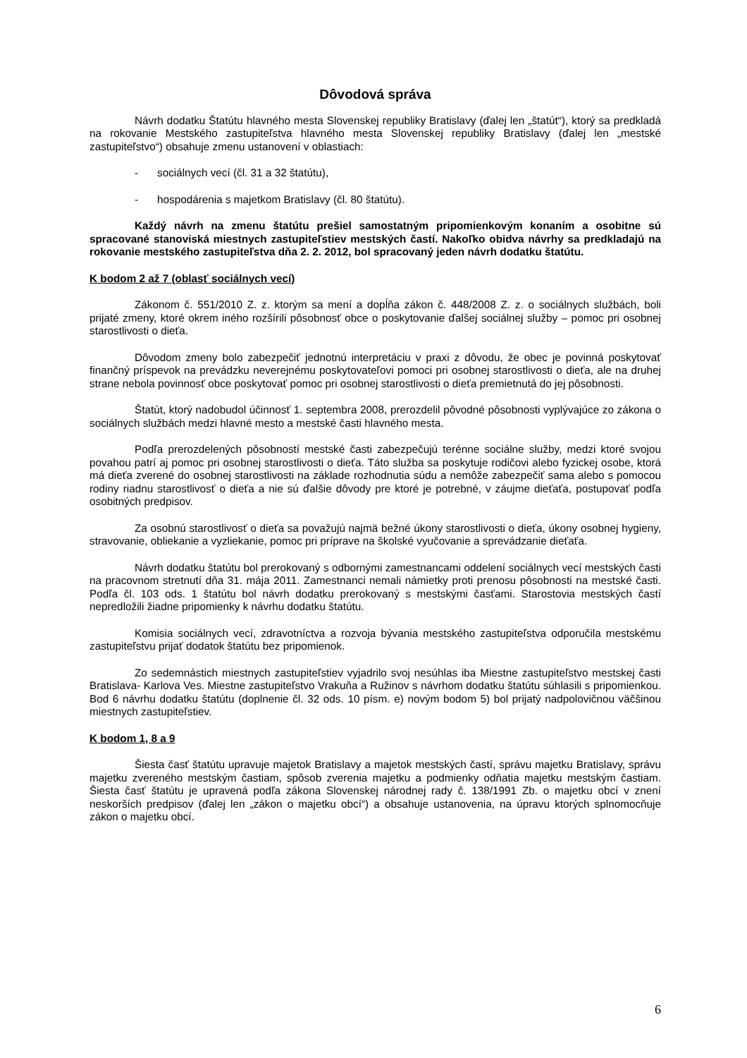Dôvodová správa
Návrh dodatku Štatútu hlavného mesta Slovenskej republiky Bratislavy (ďalej len „štatút“), ktorý sa predkladá na rokovanie Mestského zastupiteľstva hlavného mesta Slovenskej republiky Bratislavy (ďalej len „mestské zastupiteľstvo“) obsahuje zmenu ustanovení v oblastiach:
- sociálnych vecí (čl. 31 a 32 štatútu),
- hospodárenia s majetkom Bratislavy (čl. 80 štatútu).
Každý návrh na zmenu štatútu prešiel samostatným pripomienkovým konaním a osobitne sú spracované stanoviská miestnych zastupiteľstiev mestských častí. Nakoľko obidva návrhy sa predkladajú na rokovanie mestského zastupiteľstva dňa 2. 2. 2012, bol spracovaný jeden návrh dodatku štatútu.
K bodom 2 až 7 (oblasť sociálnych vecí)
Zákonom č. 551/2010 Z. z. ktorým sa mení a dopĺňa zákon č. 448/2008 Z. z. o sociálnych službách, boli prijaté zmeny, ktoré okrem iného rozšírili pôsobnosť obce o poskytovanie ďalšej sociálnej služby – pomoc pri osobnej starostlivosti o dieťa.
Dôvodom zmeny bolo zabezpečiť jednotnú interpretáciu v praxi z dôvodu, že obec je povinná poskytovať finančný príspevok na prevádzku neverejnému poskytovateľovi pomoci pri osobnej starostlivosti o dieťa, ale na druhej strane nebola povinnosť obce poskytovať pomoc pri osobnej starostlivosti o dieťa premietnutá do jej pôsobnosti.
Štatút, ktorý nadobudol účinnosť 1. septembra 2008, prerozdelil pôvodné pôsobnosti vyplývajúce zo zákona o sociálnych službách medzi hlavné mesto a mestské časti hlavného mesta.
Podľa prerozdelených pôsobností mestské časti zabezpečujú terénne sociálne služby, medzi ktoré svojou povahou patrí aj pomoc pri osobnej starostlivosti o dieťa. Táto služba sa poskytuje rodičovi alebo fyzickej osobe, ktorá má dieťa zverené do osobnej starostlivosti na základe rozhodnutia súdu a nemôže zabezpečiť sama alebo s pomocou rodiny riadnu starostlivosť o dieťa a nie sú ďalšie dôvody pre ktoré je potrebné, v záujme dieťaťa, postupovať podľa osobitných predpisov.
Za osobnú starostlivosť o dieťa sa považujú najmä bežné úkony starostlivosti o dieťa, úkony osobnej hygieny, stravovanie, obliekanie a vyzliekanie, pomoc pri príprave na školské vyučovanie a sprevádzanie dieťaťa.
Návrh dodatku štatútu bol prerokovaný s odbornými zamestnancami oddelení sociálnych vecí mestských časti na pracovnom stretnutí dňa 31. mája 2011. Zamestnanci nemali námietky proti prenosu pôsobnosti na mestské časti. Podľa čl. 103 ods. 1 štatútu bol návrh dodatku prerokovaný s mestskými časťami. Starostovia mestských častí nepredložili žiadne pripomienky k návrhu dodatku štatútu.
Komisia sociálnych vecí, zdravotníctva a rozvoja bývania mestského zastupiteľstva odporučila mestskému zastupiteľstvu prijať dodatok štatútu bez pripomienok.
Zo sedemnástich miestnych zastupiteľstiev vyjadrilo svoj nesúhlas iba Miestne zastupiteľstvo mestskej časti Bratislava- Karlova Ves. Miestne zastupiteľstvo Vrakuňa a Ružinov s návrhom dodatku štatútu súhlasili s pripomienkou. Bod 6 návrhu dodatku štatútu (doplnenie čl. 32 ods. 10 písm. e) novým bodom 5) bol prijatý nadpolovičnou väčšinou miestnych zastupiteľstiev.
K bodom 1, 8 a 9
Šiesta časť štatútu upravuje majetok Bratislavy a majetok mestských častí, správu majetku Bratislavy, správu majetku zvereného mestským častiam, spôsob zverenia majetku a podmienky odňatia majetku mestským častiam. Šiesta časť štatútu je upravená podľa zákona Slovenskej národnej rady č. 138/1991 Zb. o majetku obcí v znení neskorších predpisov (ďalej len „zákon o majetku obcí“) a obsahuje ustanovenia, na úpravu ktorých splnomocňuje zákon o majetku obcí.
6